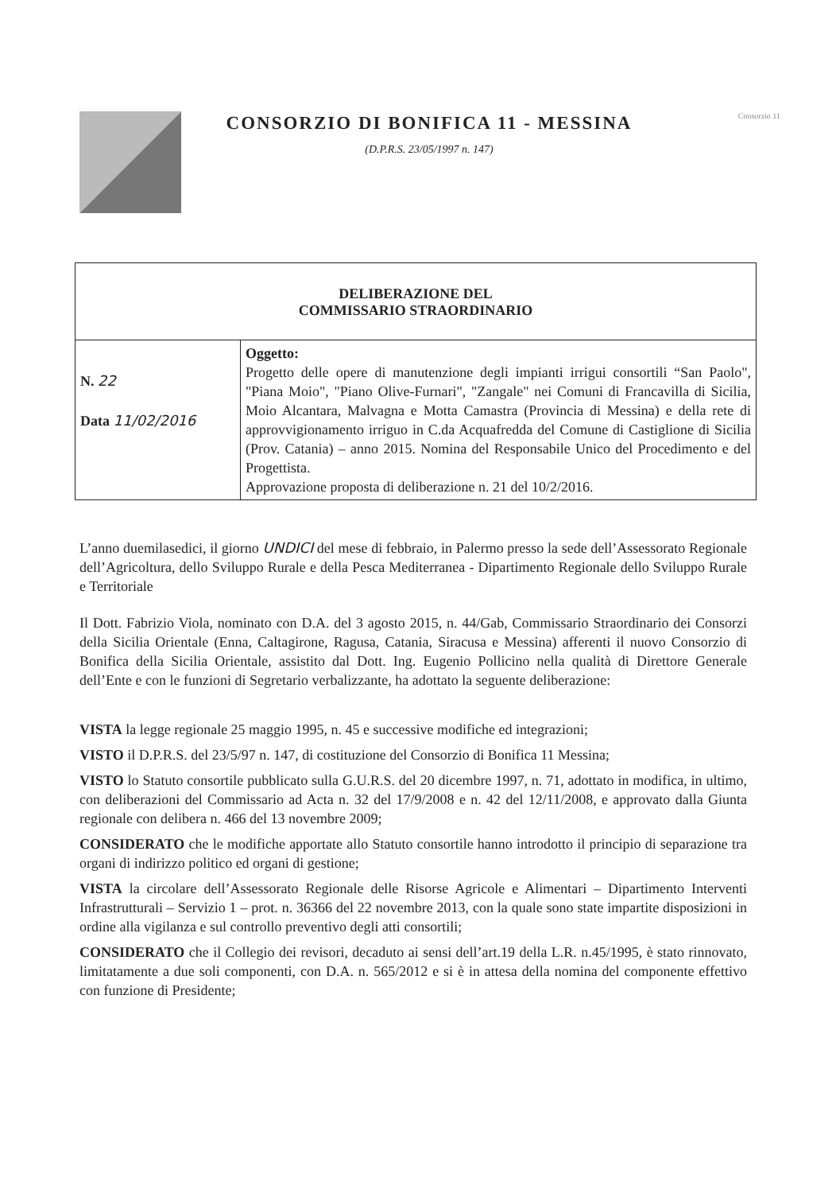CONSORZIO DI BONIFICA 11 - MESSINA
(D.P.R.S. 23/05/1997 n. 147)
Consorzio 11
| DELIBERAZIONE DEL COMMISSARIO STRAORDINARIO | |
| N. 22 Data 11/02/2016 | Oggetto: Progetto delle opere di manutenzione degli impianti irrigui consortili “San Paolo", "Piana Moio", "Piano Olive-Furnari", "Zangale" nei Comuni di Francavilla di Sicilia, Moio Alcantara, Malvagna e Motta Camastra (Provincia di Messina) e della rete di approvvigionamento irriguo in C.da Acquafredda del Comune di Castiglione di Sicilia (Prov. Catania) – anno 2015. Nomina del Responsabile Unico del Procedimento e del Progettista. Approvazione proposta di deliberazione n. 21 del 10/2/2016. |
L’anno duemilasedici, il giorno UNDICI del mese di febbraio, in Palermo presso la sede dell’Assessorato Regionale dell’Agricoltura, dello Sviluppo Rurale e della Pesca Mediterranea - Dipartimento Regionale dello Sviluppo Rurale e Territoriale
Il Dott. Fabrizio Viola, nominato con D.A. del 3 agosto 2015, n. 44/Gab, Commissario Straordinario dei Consorzi della Sicilia Orientale (Enna, Caltagirone, Ragusa, Catania, Siracusa e Messina) afferenti il nuovo Consorzio di Bonifica della Sicilia Orientale, assistito dal Dott. Ing. Eugenio Pollicino nella qualità di Direttore Generale dell’Ente e con le funzioni di Segretario verbalizzante, ha adottato la seguente deliberazione:
VISTA la legge regionale 25 maggio 1995, n. 45 e successive modifiche ed integrazioni;
VISTO il D.P.R.S. del 23/5/97 n. 147, di costituzione del Consorzio di Bonifica 11 Messina;
VISTO lo Statuto consortile pubblicato sulla G.U.R.S. del 20 dicembre 1997, n. 71, adottato in modifica, in ultimo, con deliberazioni del Commissario ad Acta n. 32 del 17/9/2008 e n. 42 del 12/11/2008, e approvato dalla Giunta regionale con delibera n. 466 del 13 novembre 2009;
CONSIDERATO che le modifiche apportate allo Statuto consortile hanno introdotto il principio di separazione tra organi di indirizzo politico ed organi di gestione;
VISTA la circolare dell’Assessorato Regionale delle Risorse Agricole e Alimentari – Dipartimento Interventi Infrastrutturali – Servizio 1 – prot. n. 36366 del 22 novembre 2013, con la quale sono state impartite disposizioni in ordine alla vigilanza e sul controllo preventivo degli atti consortili;
CONSIDERATO che il Collegio dei revisori, decaduto ai sensi dell’art.19 della L.R. n.45/1995, è stato rinnovato, limitatamente a due soli componenti, con D.A. n. 565/2012 e si è in attesa della nomina del componente effettivo con funzione di Presidente;